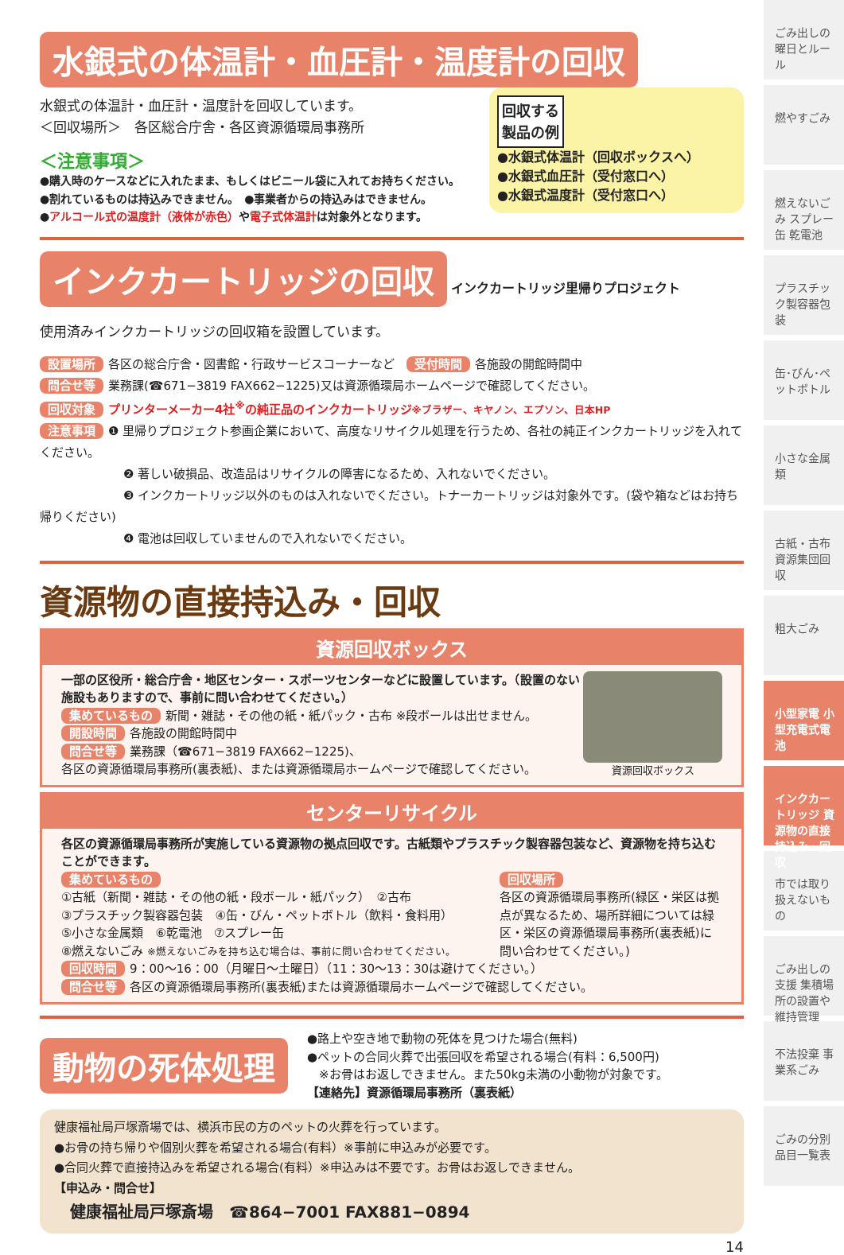水銀式の体温計・血圧計・温度計の回収
回収する
製品の例
●水銀式体温計（回収ボックスへ）
●水銀式血圧計（受付窓口へ）
●水銀式温度計（受付窓口へ）
水銀式の体温計・血圧計・温度計を回収しています。
＜回収場所＞　各区総合庁舎・各区資源循環局事務所
＜注意事項＞
●購入時のケースなどに入れたまま、もしくはビニール袋に入れてお持ちください。
●割れているものは持込みできません。　●事業者からの持込みはできません。
●アルコール式の温度計（液体が赤色）や電子式体温計は対象外となります。
インクカートリッジの回収
インクカートリッジ里帰りプロジェクト
使用済みインクカートリッジの回収箱を設置しています。
設置場所 各区の総合庁舎・図書館・行政サービスコーナーなど　受付時間 各施設の開館時間中
問合せ等 業務課(☎671−3819 FAX662−1225)又は資源循環局ホームページで確認してください。
回収対象 プリンターメーカー4社<sup>※</sup>の純正品のインクカートリッジ※ブラザー、キヤノン、エプソン、日本HP
注意事項 ❶ 里帰りプロジェクト参画企業において、高度なリサイクル処理を行うため、各社の純正インクカートリッジを入れてください。
❷ 著しい破損品、改造品はリサイクルの障害になるため、入れないでください。
❸ インクカートリッジ以外のものは入れないでください。トナーカートリッジは対象外です。(袋や箱などはお持ち帰りください)
❹ 電池は回収していませんので入れないでください。
資源物の直接持込み・回収
資源回収ボックス
資源回収ボックス
一部の区役所・総合庁舎・地区センター・スポーツセンターなどに設置しています。（設置のない施設もありますので、事前に問い合わせてください。）
集めているもの 新聞・雑誌・その他の紙・紙パック・古布 ※段ボールは出せません。
開設時間 各施設の開館時間中
問合せ等 業務課（☎671−3819 FAX662−1225)、
各区の資源循環局事務所(裏表紙)、または資源循環局ホームページで確認してください。
センターリサイクル
各区の資源循環局事務所が実施している資源物の拠点回収です。古紙類やプラスチック製容器包装など、資源物を持ち込むことができます。
集めているもの
①古紙（新聞・雑誌・その他の紙・段ボール・紙パック）　②古布
③プラスチック製容器包装　④缶・びん・ペットボトル（飲料・食料用）
⑤小さな金属類　⑥乾電池　⑦スプレー缶
⑧燃えないごみ ※燃えないごみを持ち込む場合は、事前に問い合わせてください。
回収場所
各区の資源循環局事務所(緑区・栄区は拠点が異なるため、場所詳細については緑区・栄区の資源循環局事務所(裏表紙)に問い合わせてください。)
回収時間 9：00〜16：00（月曜日〜土曜日）（11：30〜13：30は避けてください。）
問合せ等 各区の資源循環局事務所(裏表紙)または資源循環局ホームページで確認してください。
動物の死体処理
●路上や空き地で動物の死体を見つけた場合(無料)
●ペットの合同火葬で出張回収を希望される場合(有料：6,500円)
　※お骨はお返しできません。また50kg未満の小動物が対象です。
【連絡先】資源循環局事務所（裏表紙）
健康福祉局戸塚斎場では、横浜市民の方のペットの火葬を行っています。
●お骨の持ち帰りや個別火葬を希望される場合(有料）※事前に申込みが必要です。
●合同火葬で直接持込みを希望される場合(有料）※申込みは不要です。お骨はお返しできません。
【申込み・問合せ】
　健康福祉局戸塚斎場　☎864−7001 FAX881−0894
14
ごみ出しの曜日とルール
燃やすごみ
燃えないごみ スプレー缶 乾電池
プラスチック製容器包装
缶･びん･ペットボトル
小さな金属類
古紙・古布 資源集団回収
粗大ごみ
小型家電 小型充電式電池
インクカートリッジ 資源物の直接持込み・回収
市では取り扱えないもの
ごみ出しの支援 集積場所の設置や維持管理
不法投棄 事業系ごみ
ごみの分別品目一覧表